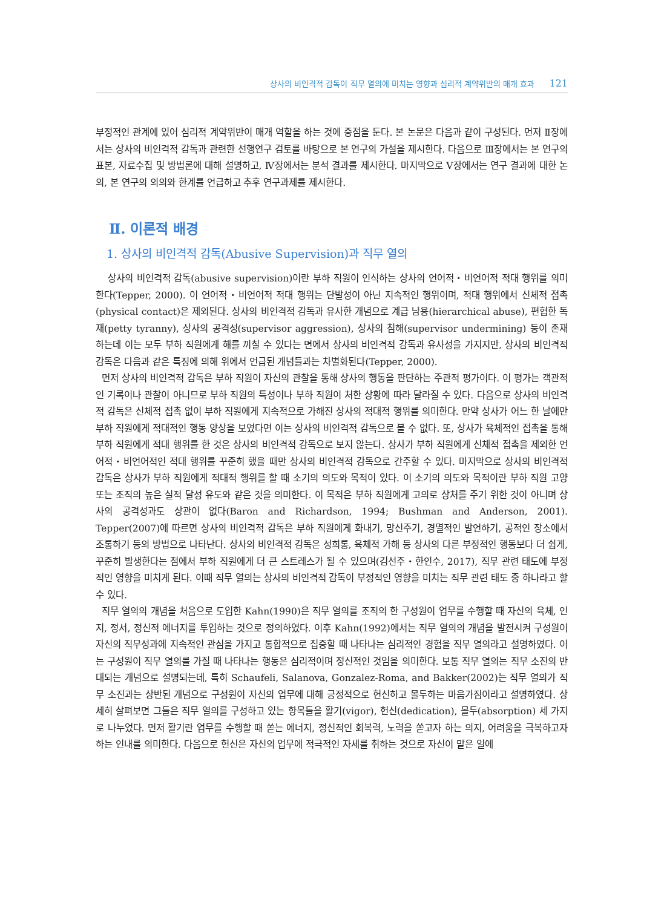상사의 비인격적 감독이 직무 열의에 미치는 영향과 심리적 계약위반의 매개 효과 121
부정적인 관계에 있어 심리적 계약위반이 매개 역할을 하는 것에 중점을 둔다. 본 논문은 다음과 같이 구성된다. 먼저 Ⅱ장에서는 상사의 비인격적 감독과 관련한 선행연구 검토를 바탕으로 본 연구의 가설을 제시한다. 다음으로 Ⅲ장에서는 본 연구의 표본, 자료수집 및 방법론에 대해 설명하고, Ⅳ장에서는 분석 결과를 제시한다. 마지막으로 Ⅴ장에서는 연구 결과에 대한 논의, 본 연구의 의의와 한계를 언급하고 추후 연구과제를 제시한다.
Ⅱ. 이론적 배경
1. 상사의 비인격적 감독(Abusive Supervision)과 직무 열의
상사의 비인격적 감독(abusive supervision)이란 부하 직원이 인식하는 상사의 언어적・비언어적 적대 행위를 의미한다(Tepper, 2000). 이 언어적・비언어적 적대 행위는 단발성이 아닌 지속적인 행위이며, 적대 행위에서 신체적 접촉(physical contact)은 제외된다. 상사의 비인격적 감독과 유사한 개념으로 계급 남용(hierarchical abuse), 편협한 독재(petty tyranny), 상사의 공격성(supervisor aggression), 상사의 침해(supervisor undermining) 등이 존재하는데 이는 모두 부하 직원에게 해를 끼칠 수 있다는 면에서 상사의 비인격적 감독과 유사성을 가지지만, 상사의 비인격적 감독은 다음과 같은 특징에 의해 위에서 언급된 개념들과는 차별화된다(Tepper, 2000).
먼저 상사의 비인격적 감독은 부하 직원이 자신의 관찰을 통해 상사의 행동을 판단하는 주관적 평가이다. 이 평가는 객관적인 기록이나 관찰이 아니므로 부하 직원의 특성이나 부하 직원이 처한 상황에 따라 달라질 수 있다. 다음으로 상사의 비인격적 감독은 신체적 접촉 없이 부하 직원에게 지속적으로 가해진 상사의 적대적 행위를 의미한다. 만약 상사가 어느 한 날에만 부하 직원에게 적대적인 행동 양상을 보였다면 이는 상사의 비인격적 감독으로 볼 수 없다. 또, 상사가 육체적인 접촉을 통해 부하 직원에게 적대 행위를 한 것은 상사의 비인격적 감독으로 보지 않는다. 상사가 부하 직원에게 신체적 접촉을 제외한 언어적・비언어적인 적대 행위를 꾸준히 했을 때만 상사의 비인격적 감독으로 간주할 수 있다. 마지막으로 상사의 비인격적 감독은 상사가 부하 직원에게 적대적 행위를 할 때 소기의 의도와 목적이 있다. 이 소기의 의도와 목적이란 부하 직원 고양 또는 조직의 높은 실적 달성 유도와 같은 것을 의미한다. 이 목적은 부하 직원에게 고의로 상처를 주기 위한 것이 아니며 상사의 공격성과도 상관이 없다(Baron and Richardson, 1994; Bushman and Anderson, 2001). Tepper(2007)에 따르면 상사의 비인격적 감독은 부하 직원에게 화내기, 망신주기, 경멸적인 발언하기, 공적인 장소에서 조롱하기 등의 방법으로 나타난다. 상사의 비인격적 감독은 성희롱, 육체적 가해 등 상사의 다른 부정적인 행동보다 더 쉽게, 꾸준히 발생한다는 점에서 부하 직원에게 더 큰 스트레스가 될 수 있으며(김선주・한인수, 2017), 직무 관련 태도에 부정적인 영향을 미치게 된다. 이때 직무 열의는 상사의 비인격적 감독이 부정적인 영향을 미치는 직무 관련 태도 중 하나라고 할 수 있다.
직무 열의의 개념을 처음으로 도입한 Kahn(1990)은 직무 열의를 조직의 한 구성원이 업무를 수행할 때 자신의 육체, 인지, 정서, 정신적 에너지를 투입하는 것으로 정의하였다. 이후 Kahn(1992)에서는 직무 열의의 개념을 발전시켜 구성원이 자신의 직무성과에 지속적인 관심을 가지고 통합적으로 집중할 때 나타나는 심리적인 경험을 직무 열의라고 설명하였다. 이는 구성원이 직무 열의를 가질 때 나타나는 행동은 심리적이며 정신적인 것임을 의미한다. 보통 직무 열의는 직무 소진의 반대되는 개념으로 설명되는데, 특히 Schaufeli, Salanova, Gonzalez-Roma, and Bakker(2002)는 직무 열의가 직무 소진과는 상반된 개념으로 구성원이 자신의 업무에 대해 긍정적으로 헌신하고 몰두하는 마음가짐이라고 설명하였다. 상세히 살펴보면 그들은 직무 열의를 구성하고 있는 항목들을 활기(vigor), 헌신(dedication), 몰두(absorption) 세 가지로 나누었다. 먼저 활기란 업무를 수행할 때 쏟는 에너지, 정신적인 회복력, 노력을 쏟고자 하는 의지, 어려움을 극복하고자 하는 인내를 의미한다. 다음으로 헌신은 자신의 업무에 적극적인 자세를 취하는 것으로 자신이 맡은 일에